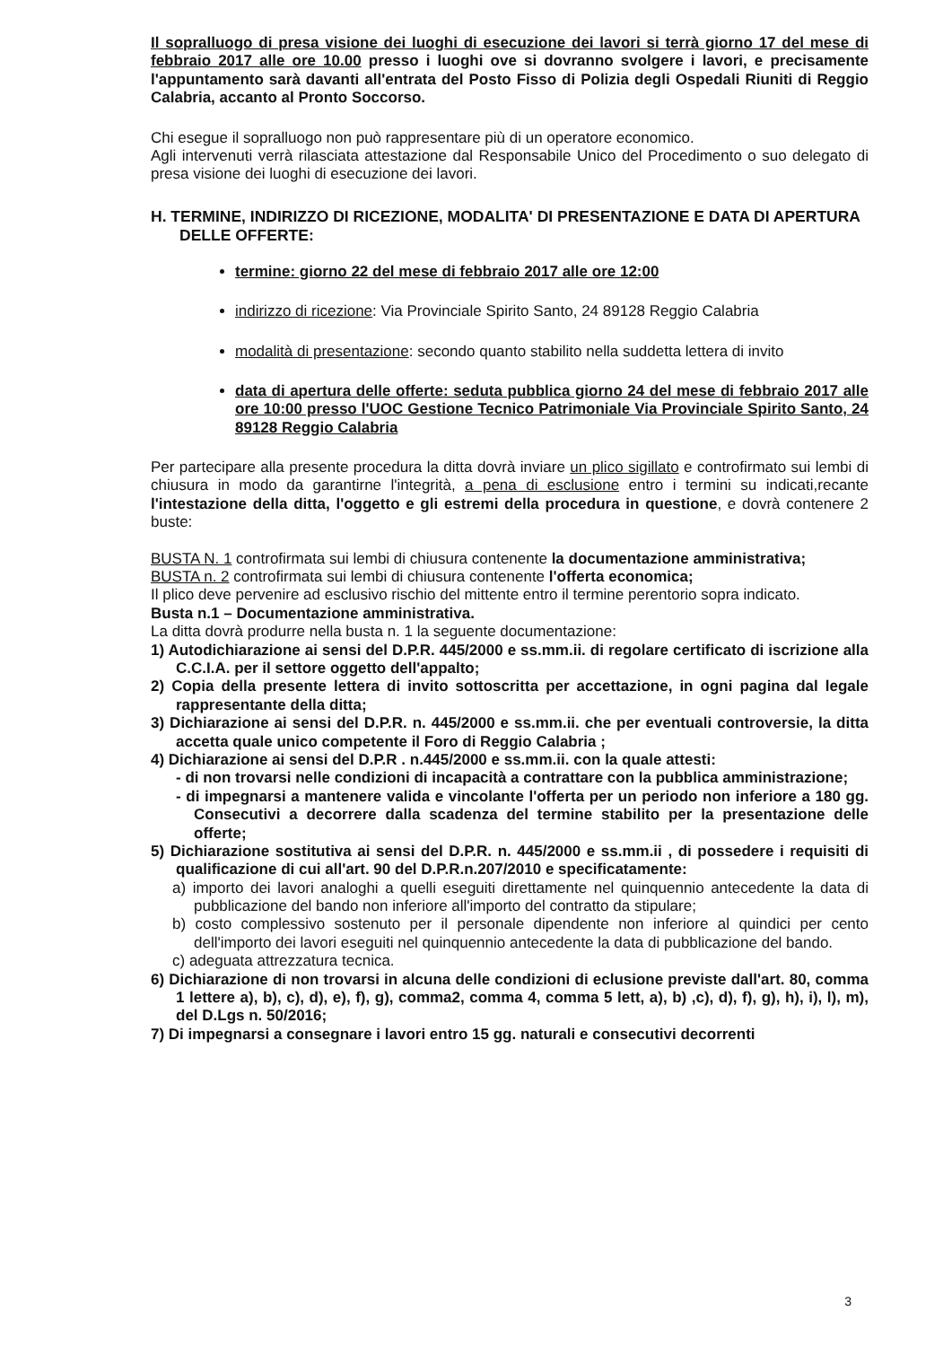Il sopralluogo di presa visione dei luoghi di esecuzione dei lavori si terrà giorno 17 del mese di febbraio 2017 alle ore 10.00 presso i luoghi ove si dovranno svolgere i lavori, e precisamente l'appuntamento sarà davanti all'entrata del Posto Fisso di Polizia degli Ospedali Riuniti di Reggio Calabria, accanto al Pronto Soccorso.
Chi esegue il sopralluogo non può rappresentare più di un operatore economico.
Agli intervenuti verrà rilasciata attestazione dal Responsabile Unico del Procedimento o suo delegato di presa visione dei luoghi di esecuzione dei lavori.
H. TERMINE, INDIRIZZO DI RICEZIONE, MODALITA' DI PRESENTAZIONE E DATA DI APERTURA DELLE OFFERTE:
termine: giorno 22 del mese di febbraio 2017 alle ore 12:00
indirizzo di ricezione: Via Provinciale Spirito Santo, 24 89128 Reggio Calabria
modalità di presentazione: secondo quanto stabilito nella suddetta lettera di invito
data di apertura delle offerte: seduta pubblica giorno 24 del mese di febbraio 2017 alle ore 10:00 presso l'UOC Gestione Tecnico Patrimoniale Via Provinciale Spirito Santo, 24 89128 Reggio Calabria
Per partecipare alla presente procedura la ditta dovrà inviare un plico sigillato e controfirmato sui lembi di chiusura in modo da garantirne l'integrità, a pena di esclusione entro i termini su indicati,recante l'intestazione della ditta, l'oggetto e gli estremi della procedura in questione, e dovrà contenere 2 buste:
BUSTA N. 1 controfirmata sui lembi di chiusura contenente la documentazione amministrativa;
BUSTA n. 2 controfirmata sui lembi di chiusura contenente l'offerta economica;
Il plico deve pervenire ad esclusivo rischio del mittente entro il termine perentorio sopra indicato.
Busta n.1 – Documentazione amministrativa.
La ditta dovrà produrre nella busta n. 1 la seguente documentazione:
1) Autodichiarazione ai sensi del D.P.R. 445/2000 e ss.mm.ii. di regolare certificato di iscrizione alla C.C.I.A. per il settore oggetto dell'appalto;
2) Copia della presente lettera di invito sottoscritta per accettazione, in ogni pagina dal legale rappresentante della ditta;
3) Dichiarazione ai sensi del D.P.R. n. 445/2000 e ss.mm.ii. che per eventuali controversie, la ditta accetta quale unico competente il Foro di Reggio Calabria ;
4) Dichiarazione ai sensi del D.P.R . n.445/2000 e ss.mm.ii. con la quale attesti:
- di non trovarsi nelle condizioni di incapacità a contrattare con la pubblica amministrazione;
- di impegnarsi a mantenere valida e vincolante l'offerta per un periodo non inferiore a 180 gg. Consecutivi a decorrere dalla scadenza del termine stabilito per la presentazione delle offerte;
5) Dichiarazione sostitutiva ai sensi del D.P.R. n. 445/2000 e ss.mm.ii , di possedere i requisiti di qualificazione di cui all'art. 90 del D.P.R.n.207/2010 e specificatamente:
a) importo dei lavori analoghi a quelli eseguiti direttamente nel quinquennio antecedente la data di pubblicazione del bando non inferiore all'importo del contratto da stipulare;
b) costo complessivo sostenuto per il personale dipendente non inferiore al quindici per cento dell'importo dei lavori eseguiti nel quinquennio antecedente la data di pubblicazione del bando.
c) adeguata attrezzatura tecnica.
6) Dichiarazione di non trovarsi in alcuna delle condizioni di eclusione previste dall'art. 80, comma 1 lettere a), b), c), d), e), f), g), comma2, comma 4, comma 5 lett, a), b) ,c), d), f), g), h), i), l), m), del D.Lgs n. 50/2016;
7) Di impegnarsi a consegnare i lavori entro 15 gg. naturali e consecutivi decorrenti
3